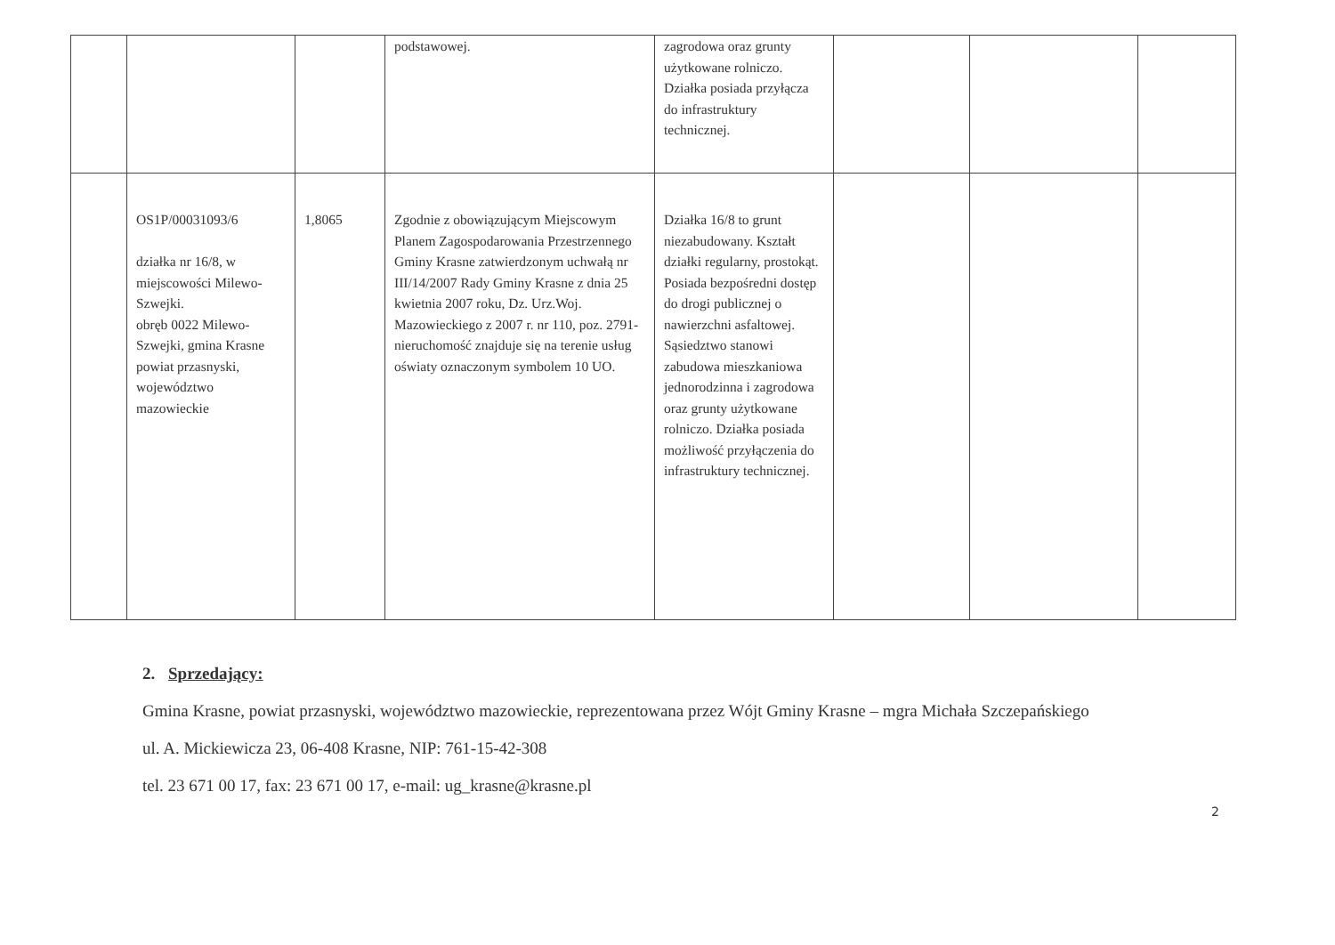| | | | podstawowej. | zagrodowa oraz grunty użytkowane rolniczo. Działka posiada przyłącza do infrastruktury technicznej. | | | |
| | OS1P/00031093/6 działka nr 16/8, w miejscowości Milewo-Szwejki. obręb 0022 Milewo-Szwejki, gmina Krasne powiat przasnyski, województwo mazowieckie | 1,8065 | Zgodnie z obowiązującym Miejscowym Planem Zagospodarowania Przestrzennego Gminy Krasne zatwierdzonym uchwałą nr III/14/2007 Rady Gminy Krasne z dnia 25 kwietnia 2007 roku, Dz. Urz.Woj. Mazowieckiego z 2007 r. nr 110, poz. 2791- nieruchomość znajduje się na terenie usług oświaty oznaczonym symbolem 10 UO. | Działka 16/8 to grunt niezabudowany. Kształt działki regularny, prostokąt. Posiada bezpośredni dostęp do drogi publicznej o nawierzchni asfaltowej. Sąsiedztwo stanowi zabudowa mieszkaniowa jednorodzinna i zagrodowa oraz grunty użytkowane rolniczo. Działka posiada możliwość przyłączenia do infrastruktury technicznej. | | | |
2. Sprzedający:
Gmina Krasne, powiat przasnyski, województwo mazowieckie, reprezentowana przez Wójt Gminy Krasne – mgra Michała Szczepańskiego
ul. A. Mickiewicza 23, 06-408 Krasne, NIP: 761-15-42-308
tel. 23 671 00 17, fax: 23 671 00 17, e-mail: ug_krasne@krasne.pl
2